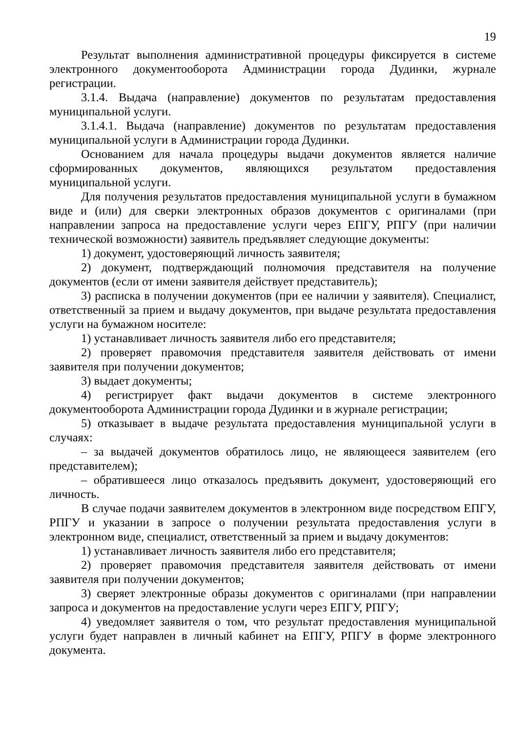19
Результат выполнения административной процедуры фиксируется в системе электронного документооборота Администрации города Дудинки, журнале регистрации.
3.1.4. Выдача (направление) документов по результатам предоставления муниципальной услуги.
3.1.4.1. Выдача (направление) документов по результатам предоставления муниципальной услуги в Администрации города Дудинки.
Основанием для начала процедуры выдачи документов является наличие сформированных документов, являющихся результатом предоставления муниципальной услуги.
Для получения результатов предоставления муниципальной услуги в бумажном виде и (или) для сверки электронных образов документов с оригиналами (при направлении запроса на предоставление услуги через ЕПГУ, РПГУ (при наличии технической возможности) заявитель предъявляет следующие документы:
1) документ, удостоверяющий личность заявителя;
2) документ, подтверждающий полномочия представителя на получение документов (если от имени заявителя действует представитель);
3) расписка в получении документов (при ее наличии у заявителя). Специалист, ответственный за прием и выдачу документов, при выдаче результата предоставления услуги на бумажном носителе:
1) устанавливает личность заявителя либо его представителя;
2) проверяет правомочия представителя заявителя действовать от имени заявителя при получении документов;
3) выдает документы;
4) регистрирует факт выдачи документов в системе электронного документооборота Администрации города Дудинки и в журнале регистрации;
5) отказывает в выдаче результата предоставления муниципальной услуги в случаях:
– за выдачей документов обратилось лицо, не являющееся заявителем (его представителем);
– обратившееся лицо отказалось предъявить документ, удостоверяющий его личность.
В случае подачи заявителем документов в электронном виде посредством ЕПГУ, РПГУ и указании в запросе о получении результата предоставления услуги в электронном виде, специалист, ответственный за прием и выдачу документов:
1) устанавливает личность заявителя либо его представителя;
2) проверяет правомочия представителя заявителя действовать от имени заявителя при получении документов;
3) сверяет электронные образы документов с оригиналами (при направлении запроса и документов на предоставление услуги через ЕПГУ, РПГУ;
4) уведомляет заявителя о том, что результат предоставления муниципальной услуги будет направлен в личный кабинет на ЕПГУ, РПГУ в форме электронного документа.